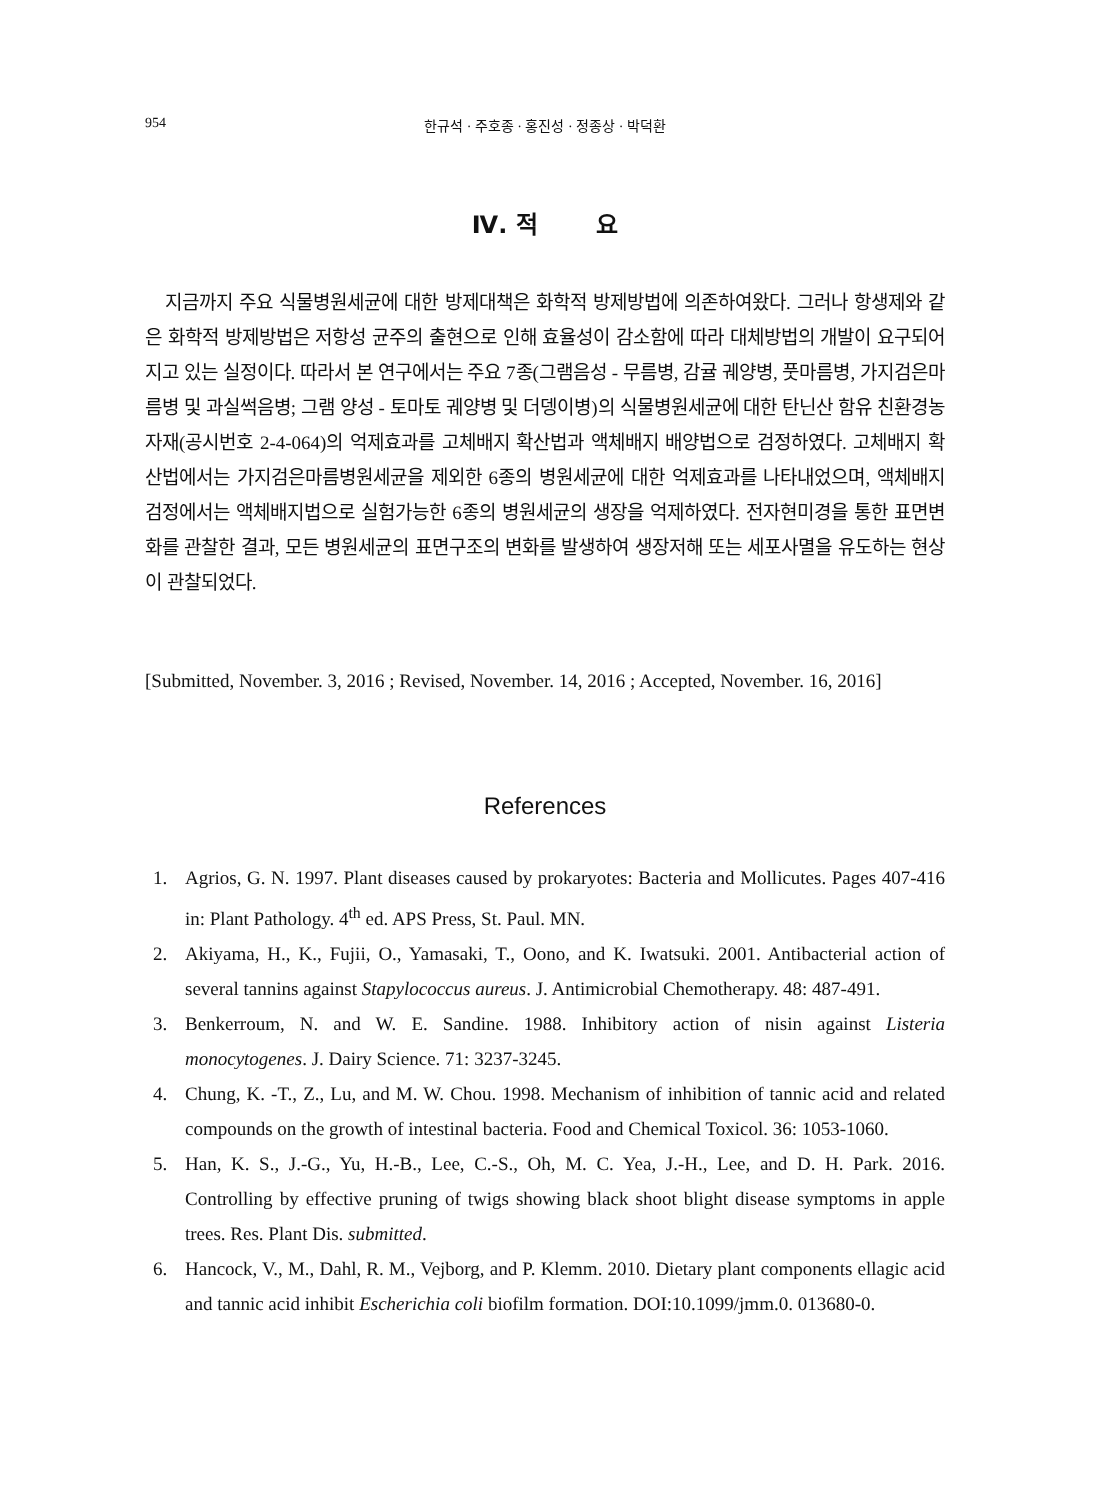954 한규석 · 주호종 · 홍진성 · 정종상 · 박덕환
Ⅳ. 적 요
지금까지 주요 식물병원세균에 대한 방제대책은 화학적 방제방법에 의존하여왔다. 그러나 항생제와 같은 화학적 방제방법은 저항성 균주의 출현으로 인해 효율성이 감소함에 따라 대체방법의 개발이 요구되어지고 있는 실정이다. 따라서 본 연구에서는 주요 7종(그램음성 - 무름병, 감귤 궤양병, 풋마름병, 가지검은마름병 및 과실썩음병; 그램 양성 - 토마토 궤양병 및 더뎅이병)의 식물병원세균에 대한 탄닌산 함유 친환경농자재(공시번호 2-4-064)의 억제효과를 고체배지 확산법과 액체배지 배양법으로 검정하였다. 고체배지 확산법에서는 가지검은마름병원세균을 제외한 6종의 병원세균에 대한 억제효과를 나타내었으며, 액체배지 검정에서는 액체배지법으로 실험가능한 6종의 병원세균의 생장을 억제하였다. 전자현미경을 통한 표면변화를 관찰한 결과, 모든 병원세균의 표면구조의 변화를 발생하여 생장저해 또는 세포사멸을 유도하는 현상이 관찰되었다.
[Submitted, November. 3, 2016 ; Revised, November. 14, 2016 ; Accepted, November. 16, 2016]
References
1. Agrios, G. N. 1997. Plant diseases caused by prokaryotes: Bacteria and Mollicutes. Pages 407-416 in: Plant Pathology. 4<sup>th</sup> ed. APS Press, St. Paul. MN.
2. Akiyama, H., K., Fujii, O., Yamasaki, T., Oono, and K. Iwatsuki. 2001. Antibacterial action of several tannins against Stapylococcus aureus. J. Antimicrobial Chemotherapy. 48: 487-491.
3. Benkerroum, N. and W. E. Sandine. 1988. Inhibitory action of nisin against Listeria monocytogenes. J. Dairy Science. 71: 3237-3245.
4. Chung, K. -T., Z., Lu, and M. W. Chou. 1998. Mechanism of inhibition of tannic acid and related compounds on the growth of intestinal bacteria. Food and Chemical Toxicol. 36: 1053-1060.
5. Han, K. S., J.-G., Yu, H.-B., Lee, C.-S., Oh, M. C. Yea, J.-H., Lee, and D. H. Park. 2016. Controlling by effective pruning of twigs showing black shoot blight disease symptoms in apple trees. Res. Plant Dis. submitted.
6. Hancock, V., M., Dahl, R. M., Vejborg, and P. Klemm. 2010. Dietary plant components ellagic acid and tannic acid inhibit Escherichia coli biofilm formation. DOI:10.1099/jmm.0. 013680-0.